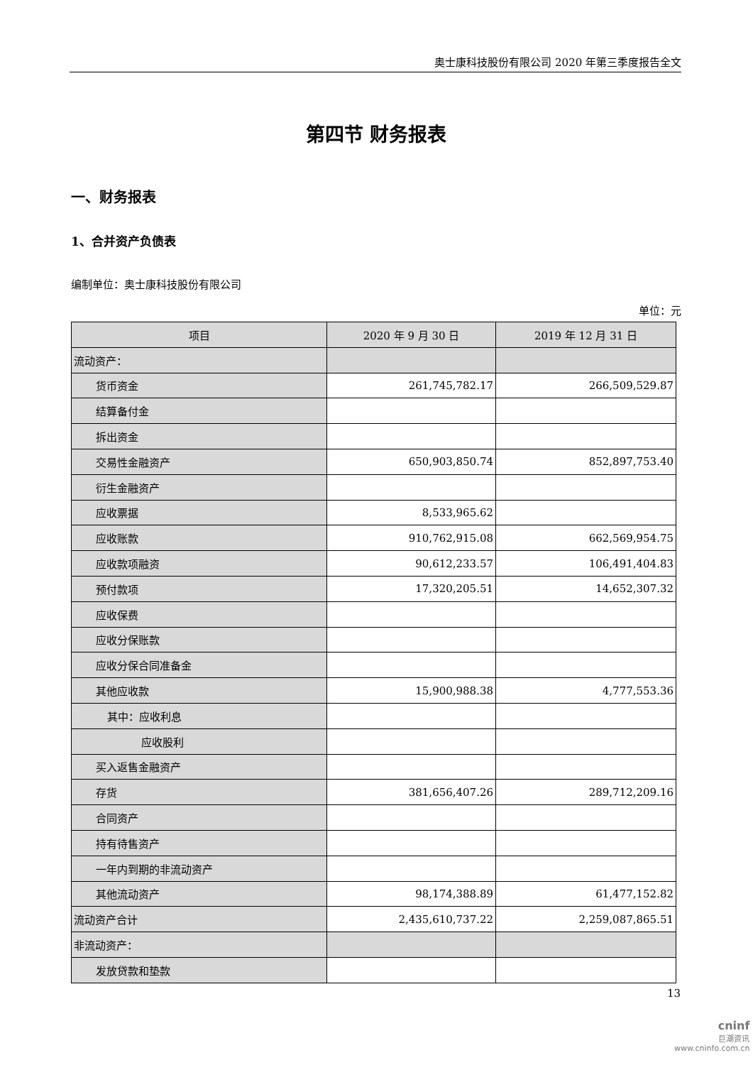奥士康科技股份有限公司 2020 年第三季度报告全文
第四节 财务报表
一、财务报表
1、合并资产负债表
编制单位：奥士康科技股份有限公司
单位：元
| 项目 | 2020 年 9 月 30 日 | 2019 年 12 月 31 日 |
| --- | --- | --- |
| 流动资产： | | |
| 货币资金 | 261,745,782.17 | 266,509,529.87 |
| 结算备付金 | | |
| 拆出资金 | | |
| 交易性金融资产 | 650,903,850.74 | 852,897,753.40 |
| 衍生金融资产 | | |
| 应收票据 | 8,533,965.62 | |
| 应收账款 | 910,762,915.08 | 662,569,954.75 |
| 应收款项融资 | 90,612,233.57 | 106,491,404.83 |
| 预付款项 | 17,320,205.51 | 14,652,307.32 |
| 应收保费 | | |
| 应收分保账款 | | |
| 应收分保合同准备金 | | |
| 其他应收款 | 15,900,988.38 | 4,777,553.36 |
| 其中：应收利息 | | |
| 应收股利 | | |
| 买入返售金融资产 | | |
| 存货 | 381,656,407.26 | 289,712,209.16 |
| 合同资产 | | |
| 持有待售资产 | | |
| 一年内到期的非流动资产 | | |
| 其他流动资产 | 98,174,388.89 | 61,477,152.82 |
| 流动资产合计 | 2,435,610,737.22 | 2,259,087,865.51 |
| 非流动资产： | | |
| 发放贷款和垫款 | | |
13
cninf
巨潮资讯
www.cninfo.com.cn